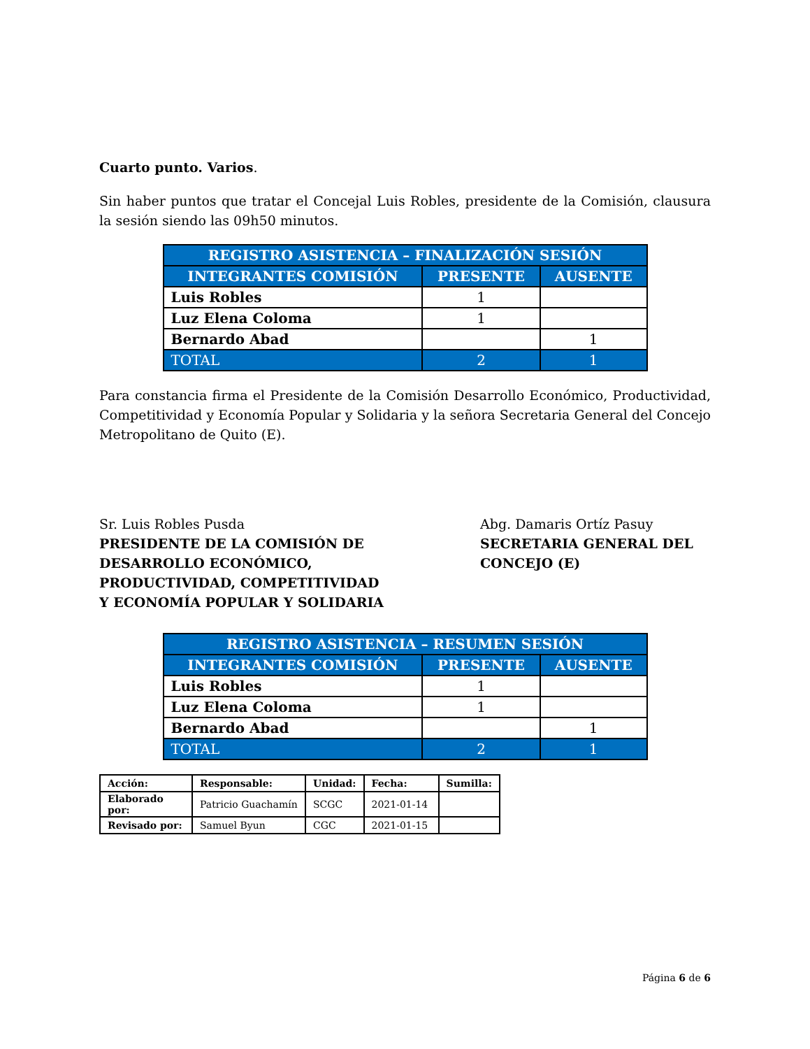Cuarto punto. Varios.
Sin haber puntos que tratar el Concejal Luis Robles, presidente de la Comisión, clausura la sesión siendo las 09h50 minutos.
| REGISTRO ASISTENCIA – FINALIZACIÓN SESIÓN | | |
| --- | --- | --- |
| INTEGRANTES COMISIÓN | PRESENTE | AUSENTE |
| Luis Robles | 1 | |
| Luz Elena Coloma | 1 | |
| Bernardo Abad | | 1 |
| TOTAL | 2 | 1 |
Para constancia firma el Presidente de la Comisión Desarrollo Económico, Productividad, Competitividad y Economía Popular y Solidaria y la señora Secretaria General del Concejo Metropolitano de Quito (E).
Sr. Luis Robles Pusda
PRESIDENTE DE LA COMISIÓN DE
DESARROLLO ECONÓMICO,
PRODUCTIVIDAD, COMPETITIVIDAD
Y ECONOMÍA POPULAR Y SOLIDARIA
Abg. Damaris Ortíz Pasuy
SECRETARIA GENERAL DEL
CONCEJO (E)
| REGISTRO ASISTENCIA – RESUMEN SESIÓN | | |
| --- | --- | --- |
| INTEGRANTES COMISIÓN | PRESENTE | AUSENTE |
| Luis Robles | 1 | |
| Luz Elena Coloma | 1 | |
| Bernardo Abad | | 1 |
| TOTAL | 2 | 1 |
| Acción: | Responsable: | Unidad: | Fecha: | Sumilla: |
| Elaborado por: | Patricio Guachamín | SCGC | 2021-01-14 | |
| Revisado por: | Samuel Byun | CGC | 2021-01-15 | |
Página 6 de 6